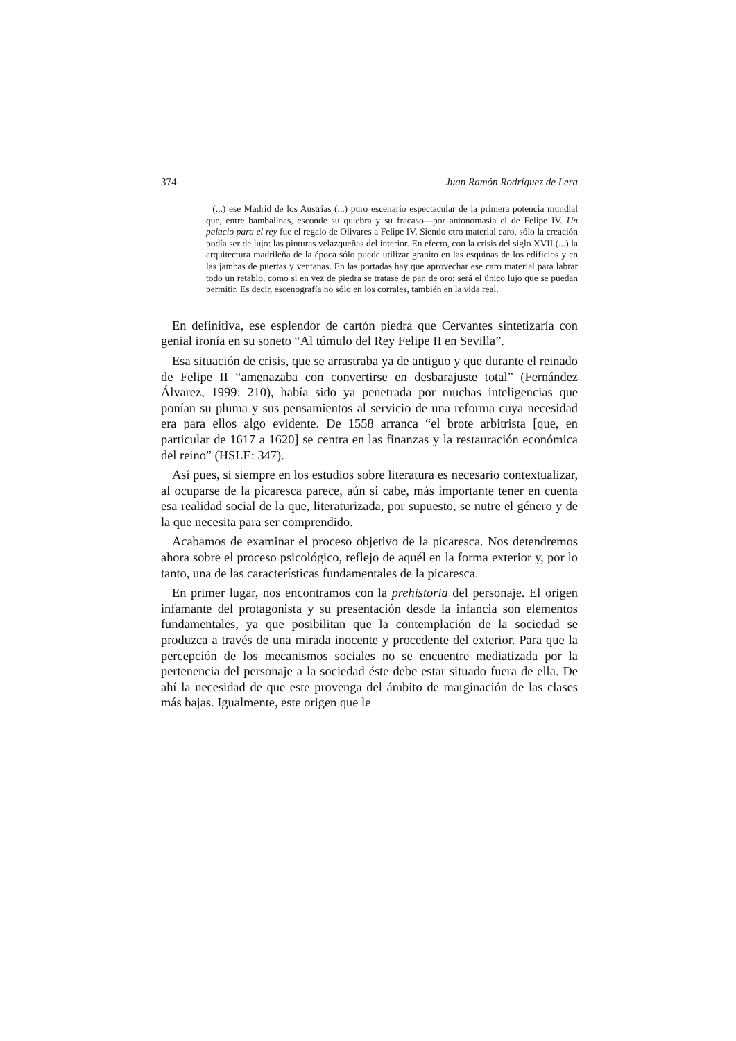374 Juan Ramón Rodríguez de Lera
(...) ese Madrid de los Austrias (...) puro escenario espectacular de la primera potencia mundial que, entre bambalinas, esconde su quiebra y su fracaso—por antonomasia el de Felipe IV. Un palacio para el rey fue el regalo de Olivares a Felipe IV. Siendo otro material caro, sólo la creación podía ser de lujo: las pinturas velazqueñas del interior. En efecto, con la crisis del siglo XVII (...) la arquitectura madrileña de la época sólo puede utilizar granito en las esquinas de los edificios y en las jambas de puertas y ventanas. En las portadas hay que aprovechar ese caro material para labrar todo un retablo, como si en vez de piedra se tratase de pan de oro: será el único lujo que se puedan permitir. Es decir, escenografía no sólo en los corrales, también en la vida real.
En definitiva, ese esplendor de cartón piedra que Cervantes sintetizaría con genial ironía en su soneto “Al túmulo del Rey Felipe II en Sevilla”.
Esa situación de crisis, que se arrastraba ya de antiguo y que durante el reinado de Felipe II “amenazaba con convertirse en desbarajuste total” (Fernández Álvarez, 1999: 210), había sido ya penetrada por muchas inteligencias que ponían su pluma y sus pensamientos al servicio de una reforma cuya necesidad era para ellos algo evidente. De 1558 arranca “el brote arbitrista [que, en particular de 1617 a 1620] se centra en las finanzas y la restauración económica del reino” (HSLE: 347).
Así pues, si siempre en los estudios sobre literatura es necesario contextualizar, al ocuparse de la picaresca parece, aún si cabe, más importante tener en cuenta esa realidad social de la que, literaturizada, por supuesto, se nutre el género y de la que necesita para ser comprendido.
Acabamos de examinar el proceso objetivo de la picaresca. Nos detendremos ahora sobre el proceso psicológico, reflejo de aquél en la forma exterior y, por lo tanto, una de las características fundamentales de la picaresca.
En primer lugar, nos encontramos con la prehistoria del personaje. El origen infamante del protagonista y su presentación desde la infancia son elementos fundamentales, ya que posibilitan que la contemplación de la sociedad se produzca a través de una mirada inocente y procedente del exterior. Para que la percepción de los mecanismos sociales no se encuentre mediatizada por la pertenencia del personaje a la sociedad éste debe estar situado fuera de ella. De ahí la necesidad de que este provenga del ámbito de marginación de las clases más bajas. Igualmente, este origen que le